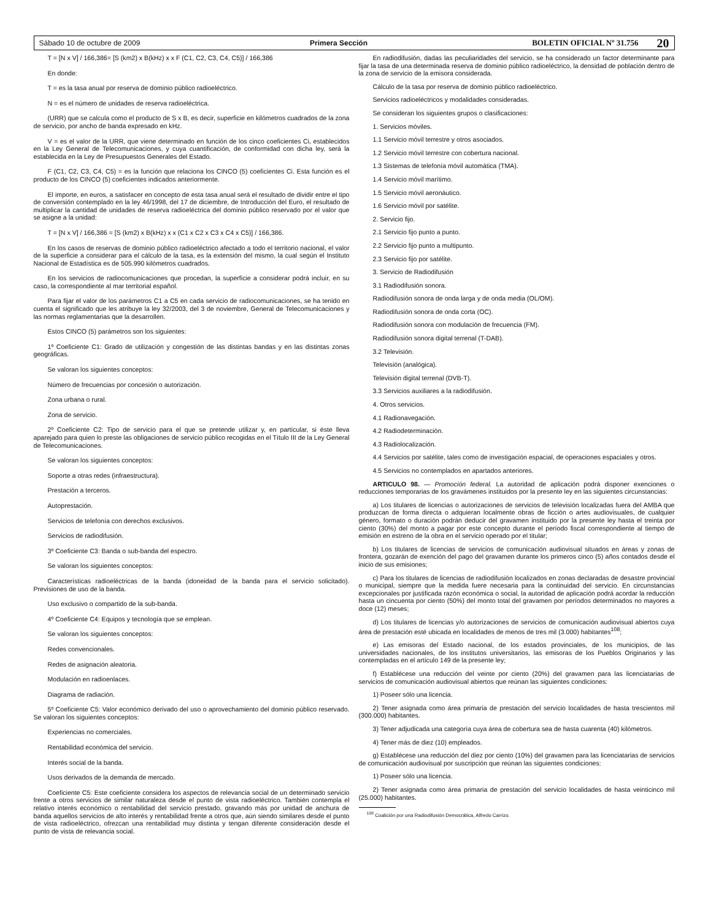Sábado 10 de octubre de 2009 Primera Sección BOLETIN OFICIAL Nº 31.756 20
T = [N x V] / 166,386= [S (km2) x B(kHz) x x F (C1, C2, C3, C4, C5)] / 166,386
En donde:
T = es la tasa anual por reserva de dominio público radioeléctrico.
N = es el número de unidades de reserva radioeléctrica.
(URR) que se calcula como el producto de S x B, es decir, superficie en kilómetros cuadrados de la zona de servicio, por ancho de banda expresado en kHz.
V = es el valor de la URR, que viene determinado en función de los cinco coeficientes Ci, establecidos en la Ley General de Telecomunicaciones, y cuya cuantificación, de conformidad con dicha ley, será la establecida en la Ley de Presupuestos Generales del Estado.
F (C1, C2, C3, C4, C5) = es la función que relaciona los CINCO (5) coeficientes Ci. Esta función es el producto de los CINCO (5) coeficientes indicados anteriormente.
El importe, en euros, a satisfacer en concepto de esta tasa anual será el resultado de dividir entre el tipo de conversión contemplado en la ley 46/1998, del 17 de diciembre, de Introducción del Euro, el resultado de multiplicar la cantidad de unidades de reserva radioeléctrica del dominio público reservado por el valor que se asigne a la unidad:
T = [N x V] / 166,386 = [S (km2) x B(kHz) x x (C1 x C2 x C3 x C4 x C5)] / 166,386.
En los casos de reservas de dominio público radioeléctrico afectado a todo el territorio nacional, el valor de la superficie a considerar para el cálculo de la tasa, es la extensión del mismo, la cual según el Instituto Nacional de Estadística es de 505.990 kilómetros cuadrados.
En los servicios de radiocomunicaciones que procedan, la superficie a considerar podrá incluir, en su caso, la correspondiente al mar territorial español.
Para fijar el valor de los parámetros C1 a C5 en cada servicio de radiocomunicaciones, se ha tenido en cuenta el significado que les atribuye la ley 32/2003, del 3 de noviembre, General de Telecomunicaciones y las normas reglamentarias que la desarrollen.
Estos CINCO (5) parámetros son los siguientes:
1º Coeficiente C1: Grado de utilización y congestión de las distintas bandas y en las distintas zonas geográficas.
Se valoran los siguientes conceptos:
Número de frecuencias por concesión o autorización.
Zona urbana o rural.
Zona de servicio.
2º Coeficiente C2: Tipo de servicio para el que se pretende utilizar y, en particular, si éste lleva aparejado para quien lo preste las obligaciones de servicio público recogidas en el Título III de la Ley General de Telecomunicaciones.
Se valoran los siguientes conceptos:
Soporte a otras redes (infraestructura).
Prestación a terceros.
Autoprestación.
Servicios de telefonía con derechos exclusivos.
Servicios de radiodifusión.
3º Coeficiente C3: Banda o sub-banda del espectro.
Se valoran los siguientes conceptos:
Características radioeléctricas de la banda (idoneidad de la banda para el servicio solicitado). Previsiones de uso de la banda.
Uso exclusivo o compartido de la sub-banda.
4º Coeficiente C4: Equipos y tecnología que se emplean.
Se valoran los siguientes conceptos:
Redes convencionales.
Redes de asignación aleatoria.
Modulación en radioenlaces.
Diagrama de radiación.
5º Coeficiente C5: Valor económico derivado del uso o aprovechamiento del dominio público reservado. Se valoran los siguientes conceptos:
Experiencias no comerciales.
Rentabilidad económica del servicio.
Interés social de la banda.
Usos derivados de la demanda de mercado.
Coeficiente C5: Este coeficiente considera los aspectos de relevancia social de un determinado servicio frente a otros servicios de similar naturaleza desde el punto de vista radioeléctrico. También contempla el relativo interés económico o rentabilidad del servicio prestado, gravando más por unidad de anchura de banda aquellos servicios de alto interés y rentabilidad frente a otros que, aún siendo similares desde el punto de vista radioeléctrico, ofrezcan una rentabilidad muy distinta y tengan diferente consideración desde el punto de vista de relevancia social.
En radiodifusión, dadas las peculiaridades del servicio, se ha considerado un factor determinante para fijar la tasa de una determinada reserva de dominio público radioeléctrico, la densidad de población dentro de la zona de servicio de la emisora considerada.
Cálculo de la tasa por reserva de dominio público radioeléctrico.
Servicios radioeléctricos y modalidades consideradas.
Se consideran los siguientes grupos o clasificaciones:
1. Servicios móviles.
1.1 Servicio móvil terrestre y otros asociados.
1.2 Servicio móvil terrestre con cobertura nacional.
1.3 Sistemas de telefonía móvil automática (TMA).
1.4 Servicio móvil marítimo.
1.5 Servicio móvil aeronáutico.
1.6 Servicio móvil por satélite.
2. Servicio fijo.
2.1 Servicio fijo punto a punto.
2.2 Servicio fijo punto a multipunto.
2.3 Servicio fijo por satélite.
3. Servicio de Radiodifusión
3.1 Radiodifusión sonora.
Radiodifusión sonora de onda larga y de onda media (OL/OM).
Radiodifusión sonora de onda corta (OC).
Radiodifusión sonora con modulación de frecuencia (FM).
Radiodifusión sonora digital terrenal (T-DAB).
3.2 Televisión.
Televisión (analógica).
Televisión digital terrenal (DVB-T).
3.3 Servicios auxiliares a la radiodifusión.
4. Otros servicios.
4.1 Radionavegación.
4.2 Radiodeterminación.
4.3 Radiolocalización.
4.4 Servicios por satélite, tales como de investigación espacial, de operaciones espaciales y otros.
4.5 Servicios no contemplados en apartados anteriores.
ARTICULO 98. — Promoción federal. La autoridad de aplicación podrá disponer exenciones o reducciones temporarias de los gravámenes instituidos por la presente ley en las siguientes circunstancias:
a) Los titulares de licencias o autorizaciones de servicios de televisión localizadas fuera del AMBA que produzcan de forma directa o adquieran localmente obras de ficción o artes audiovisuales, de cualquier género, formato o duración podrán deducir del gravamen instituido por la presente ley hasta el treinta por ciento (30%) del monto a pagar por este concepto durante el período fiscal correspondiente al tiempo de emisión en estreno de la obra en el servicio operado por el titular;
b) Los titulares de licencias de servicios de comunicación audiovisual situados en áreas y zonas de frontera, gozarán de exención del pago del gravamen durante los primeros cinco (5) años contados desde el inicio de sus emisiones;
c) Para los titulares de licencias de radiodifusión localizados en zonas declaradas de desastre provincial o municipal, siempre que la medida fuere necesaria para la continuidad del servicio. En circunstancias excepcionales por justificada razón económica o social, la autoridad de aplicación podrá acordar la reducción hasta un cincuenta por ciento (50%) del monto total del gravamen por períodos determinados no mayores a doce (12) meses;
d) Los titulares de licencias y/o autorizaciones de servicios de comunicación audiovisual abiertos cuya área de prestación esté ubicada en localidades de menos de tres mil (3.000) habitantes<sup>108</sup>;
e) Las emisoras del Estado nacional, de los estados provinciales, de los municipios, de las universidades nacionales, de los institutos universitarios, las emisoras de los Pueblos Originarios y las contempladas en el artículo 149 de la presente ley;
f) Establécese una reducción del veinte por ciento (20%) del gravamen para las licenciatarias de servicios de comunicación audiovisual abiertos que reúnan las siguientes condiciones:
1) Poseer sólo una licencia.
2) Tener asignada como área primaria de prestación del servicio localidades de hasta trescientos mil (300.000) habitantes.
3) Tener adjudicada una categoría cuya área de cobertura sea de hasta cuarenta (40) kilómetros.
4) Tener más de diez (10) empleados.
g) Establécese una reducción del diez por ciento (10%) del gravamen para las licenciatarias de servicios de comunicación audiovisual por suscripción que reúnan las siguientes condiciones:
1) Poseer sólo una licencia.
2) Tener asignada como área primaria de prestación del servicio localidades de hasta veinticinco mil (25.000) habitantes.
<sup>108</sup> Coalición por una Radiodifusión Democrática, Alfredo Carrizo.